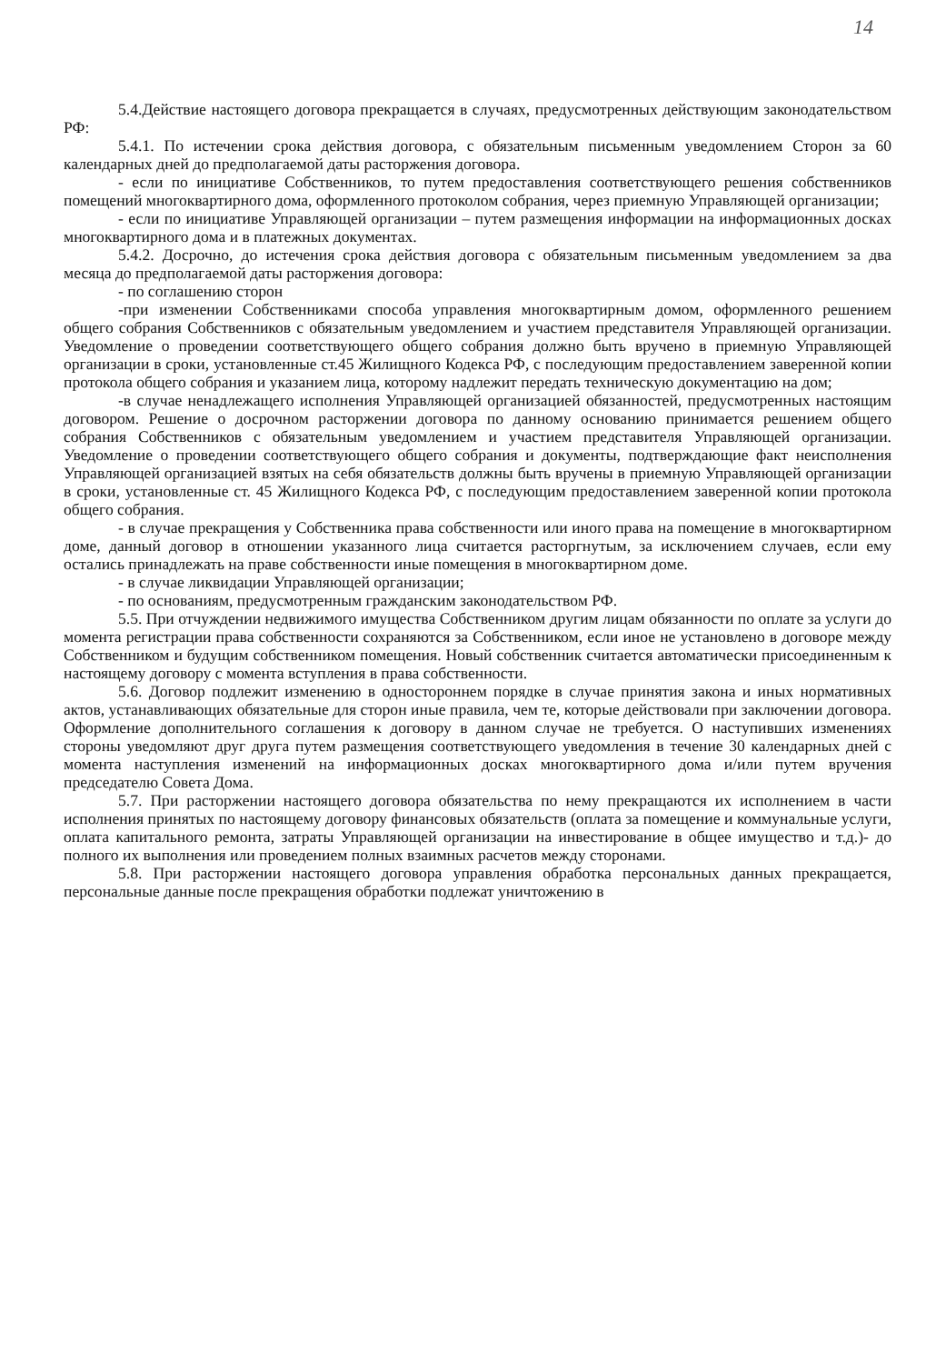14
5.4.Действие настоящего договора прекращается в случаях, предусмотренных действующим законодательством РФ:
5.4.1. По истечении срока действия договора, с обязательным письменным уведомлением Сторон за 60 календарных дней до предполагаемой даты расторжения договора.
- если по инициативе Собственников, то путем предоставления соответствующего решения собственников помещений многоквартирного дома, оформленного протоколом собрания, через приемную Управляющей организации;
- если по инициативе Управляющей организации – путем размещения информации на информационных досках многоквартирного дома и в платежных документах.
5.4.2. Досрочно, до истечения срока действия договора с обязательным письменным уведомлением за два месяца до предполагаемой даты расторжения договора:
- по соглашению сторон
-при изменении Собственниками способа управления многоквартирным домом, оформленного решением общего собрания Собственников с обязательным уведомлением и участием представителя Управляющей организации. Уведомление о проведении соответствующего общего собрания должно быть вручено в приемную Управляющей организации в сроки, установленные ст.45 Жилищного Кодекса РФ, с последующим предоставлением заверенной копии протокола общего собрания и указанием лица, которому надлежит передать техническую документацию на дом;
-в случае ненадлежащего исполнения Управляющей организацией обязанностей, предусмотренных настоящим договором. Решение о досрочном расторжении договора по данному основанию принимается решением общего собрания Собственников с обязательным уведомлением и участием представителя Управляющей организации. Уведомление о проведении соответствующего общего собрания и документы, подтверждающие факт неисполнения Управляющей организацией взятых на себя обязательств должны быть вручены в приемную Управляющей организации в сроки, установленные ст. 45 Жилищного Кодекса РФ, с последующим предоставлением заверенной копии протокола общего собрания.
- в случае прекращения у Собственника права собственности или иного права на помещение в многоквартирном доме, данный договор в отношении указанного лица считается расторгнутым, за исключением случаев, если ему остались принадлежать на праве собственности иные помещения в многоквартирном доме.
- в случае ликвидации Управляющей организации;
- по основаниям, предусмотренным гражданским законодательством РФ.
5.5. При отчуждении недвижимого имущества Собственником другим лицам обязанности по оплате за услуги до момента регистрации права собственности сохраняются за Собственником, если иное не установлено в договоре между Собственником и будущим собственником помещения. Новый собственник считается автоматически присоединенным к настоящему договору с момента вступления в права собственности.
5.6. Договор подлежит изменению в одностороннем порядке в случае принятия закона и иных нормативных актов, устанавливающих обязательные для сторон иные правила, чем те, которые действовали при заключении договора. Оформление дополнительного соглашения к договору в данном случае не требуется. О наступивших изменениях стороны уведомляют друг друга путем размещения соответствующего уведомления в течение 30 календарных дней с момента наступления изменений на информационных досках многоквартирного дома и/или путем вручения председателю Совета Дома.
5.7. При расторжении настоящего договора обязательства по нему прекращаются их исполнением в части исполнения принятых по настоящему договору финансовых обязательств (оплата за помещение и коммунальные услуги, оплата капитального ремонта, затраты Управляющей организации на инвестирование в общее имущество и т.д.)- до полного их выполнения или проведением полных взаимных расчетов между сторонами.
5.8. При расторжении настоящего договора управления обработка персональных данных прекращается, персональные данные после прекращения обработки подлежат уничтожению в